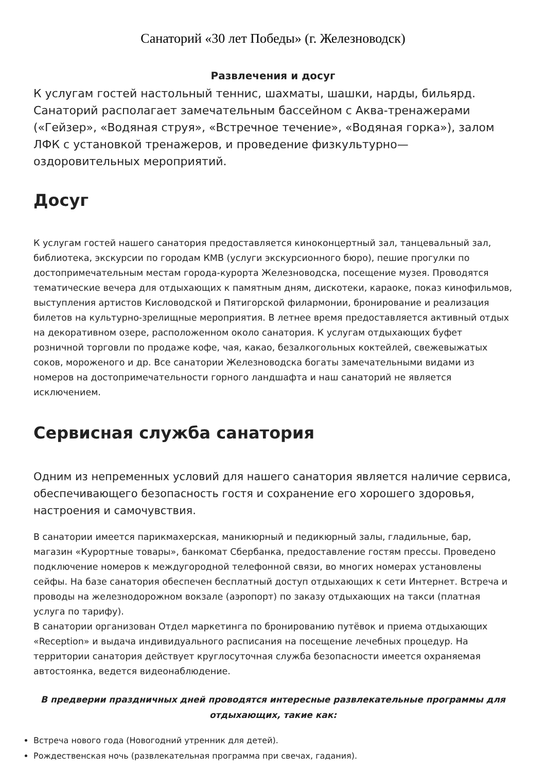Санаторий «30 лет Победы» (г. Железноводск)
Развлечения и досуг
К услугам гостей настольный теннис, шахматы, шашки, нарды, бильярд. Санаторий располагает замечательным бассейном с Аква-тренажерами («Гейзер», «Водяная струя», «Встречное течение», «Водяная горка»), залом ЛФК с установкой тренажеров, и проведение физкультурно—оздоровительных мероприятий.
Досуг
К услугам гостей нашего санатория предоставляется киноконцертный зал, танцевальный зал, библиотека, экскурсии по городам КМВ (услуги экскурсионного бюро), пешие прогулки по достопримечательным местам города-курорта Железноводска, посещение музея. Проводятся тематические вечера для отдыхающих к памятным дням, дискотеки, караоке, показ кинофильмов, выступления артистов Кисловодской и Пятигорской филармонии, бронирование и реализация билетов на культурно-зрелищные мероприятия. В летнее время предоставляется активный отдых на декоративном озере, расположенном около санатория. К услугам отдыхающих буфет розничной торговли по продаже кофе, чая, какао, безалкогольных коктейлей, свежевыжатых соков, мороженого и др. Все санатории Железноводска богаты замечательными видами из номеров на достопримечательности горного ландшафта и наш санаторий не является исключением.
Сервисная служба санатория
Одним из непременных условий для нашего санатория является наличие сервиса, обеспечивающего безопасность гостя и сохранение его хорошего здоровья, настроения и самочувствия.
В санатории имеется парикмахерская, маникюрный и педикюрный залы, гладильные, бар, магазин «Курортные товары», банкомат Сбербанка, предоставление гостям прессы. Проведено подключение номеров к междугородной телефонной связи, во многих номерах установлены сейфы. На базе санатория обеспечен бесплатный доступ отдыхающих к сети Интернет. Встреча и проводы на железнодорожном вокзале (аэропорт) по заказу отдыхающих на такси (платная услуга по тарифу).
В санатории организован Отдел маркетинга по бронированию путёвок и приема отдыхающих «Reception» и выдача индивидуального расписания на посещение лечебных процедур. На территории санатория действует круглосуточная служба безопасности имеется охраняемая автостоянка, ведется видеонаблюдение.
В предверии праздничных дней проводятся интересные развлекательные программы для отдыхающих, такие как:
Встреча нового года (Новогодний утренник для детей).
Рождественская ночь (развлекательная программа при свечах, гадания).